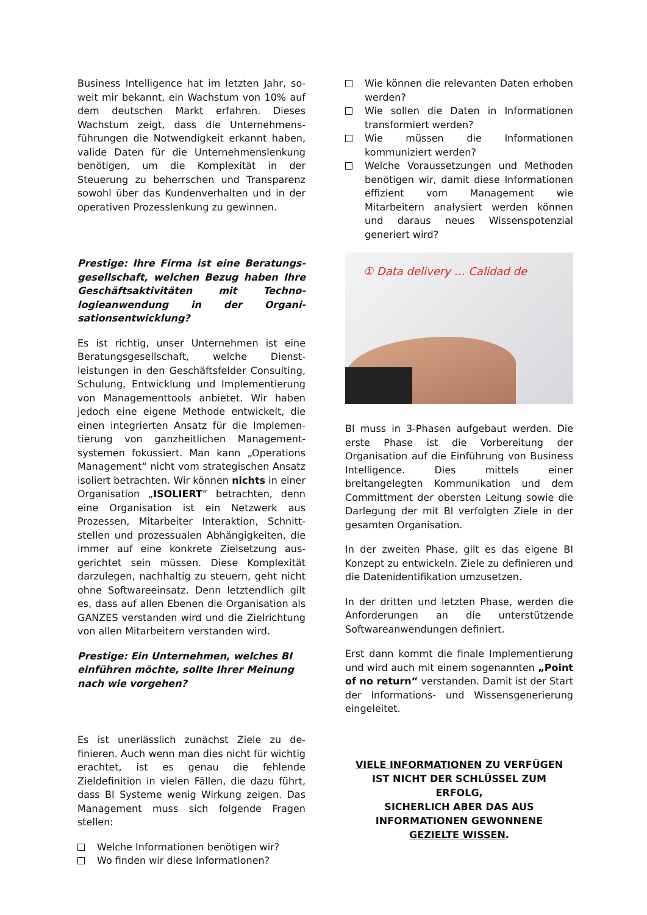Business Intelligence hat im letzten Jahr, so­weit mir bekannt, ein Wachstum von 10% auf dem deutschen Markt erfahren. Dieses Wachstum zeigt, dass die Unternehmens­führungen die Notwendigkeit erkannt haben, valide Daten für die Unternehmenslenkung benötigen, um die Komplexität in der Steuerung zu beherrschen und Transparenz sowohl über das Kundenverhalten und in der operativen Prozesslenkung zu gewinnen.
Prestige: Ihre Firma ist eine Beratungs­gesellschaft, welchen Bezug haben Ihre Geschäftsaktivitäten mit Techno­logieanwendung in der Organi­sationsentwicklung?
Es ist richtig, unser Unternehmen ist eine Beratungsgesellschaft, welche Dienst­leistungen in den Geschäftsfelder Consulting, Schulung, Entwicklung und Implementierung von Managementtools anbietet. Wir haben jedoch eine eigene Methode entwickelt, die einen integrierten Ansatz für die Implemen­tierung von ganzheitlichen Management­systemen fokussiert. Man kann „Operations Management“ nicht vom strategischen Ansatz isoliert betrachten. Wir können nichts in einer Organisation „ISOLIERT“ betrachten, denn eine Organisation ist ein Netzwerk aus Prozessen, Mitarbeiter Interaktion, Schnitt­stellen und prozessualen Abhängigkeiten, die immer auf eine konkrete Zielsetzung aus­gerichtet sein müssen. Diese Komplexität darzulegen, nachhaltig zu steuern, geht nicht ohne Softwareeinsatz. Denn letztendlich gilt es, dass auf allen Ebenen die Organisation als GANZES verstanden wird und die Zielrichtung von allen Mitarbeitern verstanden wird.
Prestige: Ein Unternehmen, welches BI einführen möchte, sollte Ihrer Meinung nach wie vorgehen?
Es ist unerlässlich zunächst Ziele zu de­finieren. Auch wenn man dies nicht für wichtig erachtet, ist es genau die fehlende Zieldefinition in vielen Fällen, die dazu führt, dass BI Systeme wenig Wirkung zeigen. Das Management muss sich folgende Fragen stellen:
Welche Informationen benötigen wir?
Wo finden wir diese Informationen?
Wie können die relevanten Daten erhoben werden?
Wie sollen die Daten in Informationen transformiert werden?
Wie müssen die Informationen kommuniziert werden?
Welche Voraussetzungen und Methoden benötigen wir, damit diese Informationen effizient vom Management wie Mitarbeitern analysiert werden können und daraus neues Wissenspotenzial generiert wird?
① Data delivery … Calidad de
BI muss in 3-Phasen aufgebaut werden. Die erste Phase ist die Vorbereitung der Organisation auf die Einführung von Business Intelligence. Dies mittels einer breitangelegten Kommunikation und dem Committment der obersten Leitung sowie die Darlegung der mit BI verfolgten Ziele in der gesamten Organisation.
In der zweiten Phase, gilt es das eigene BI Konzept zu entwickeln. Ziele zu definieren und die Datenidentifikation umzusetzen.
In der dritten und letzten Phase, werden die Anforderungen an die unterstützende Softwareanwendungen definiert.
Erst dann kommt die finale Implementierung und wird auch mit einem sogenannten „Point of no return“ verstanden. Damit ist der Start der Informations- und Wissens­generierung eingeleitet.
VIELE INFORMATIONEN ZU VERFÜGEN
IST NICHT DER SCHLÜSSEL ZUM
ERFOLG,
SICHERLICH ABER DAS AUS
INFORMATIONEN GEWONNENE
GEZIELTE WISSEN.